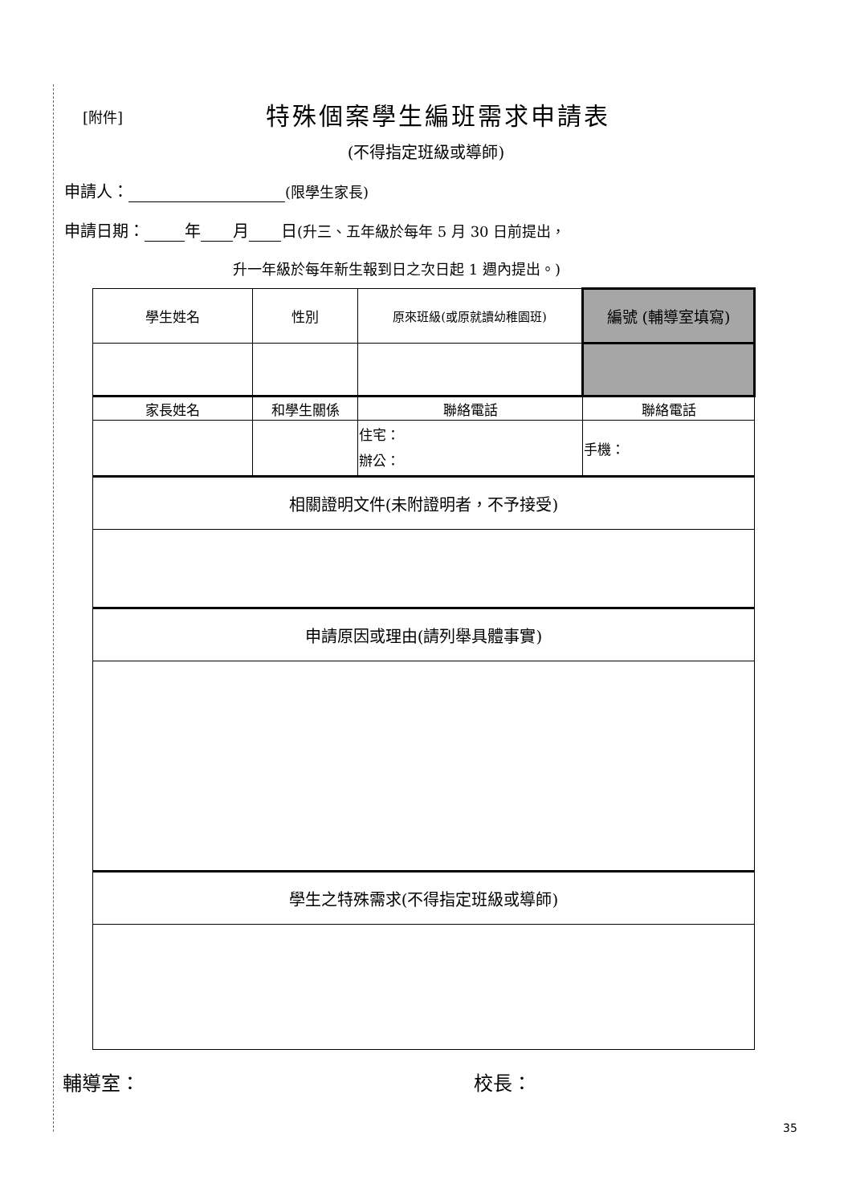[附件]
特殊個案學生編班需求申請表
(不得指定班級或導師)
申請人： (限學生家長)
申請日期： 年 月 日(升三、五年級於每年 5 月 30 日前提出，
升一年級於每年新生報到日之次日起 1 週內提出。)
| 學生姓名 | 性別 | 原來班級(或原就讀幼稚園班) | 編號 (輔導室填寫) |
| 家長姓名 | 和學生關係 | 聯絡電話 | 聯絡電話 |
| | | 住宅： 辦公： | 手機： |
| 相關證明文件(未附證明者，不予接受) | | | |
| 申請原因或理由(請列舉具體事實) | | | |
| 學生之特殊需求(不得指定班級或導師) | | | |
輔導室： 校長：
35